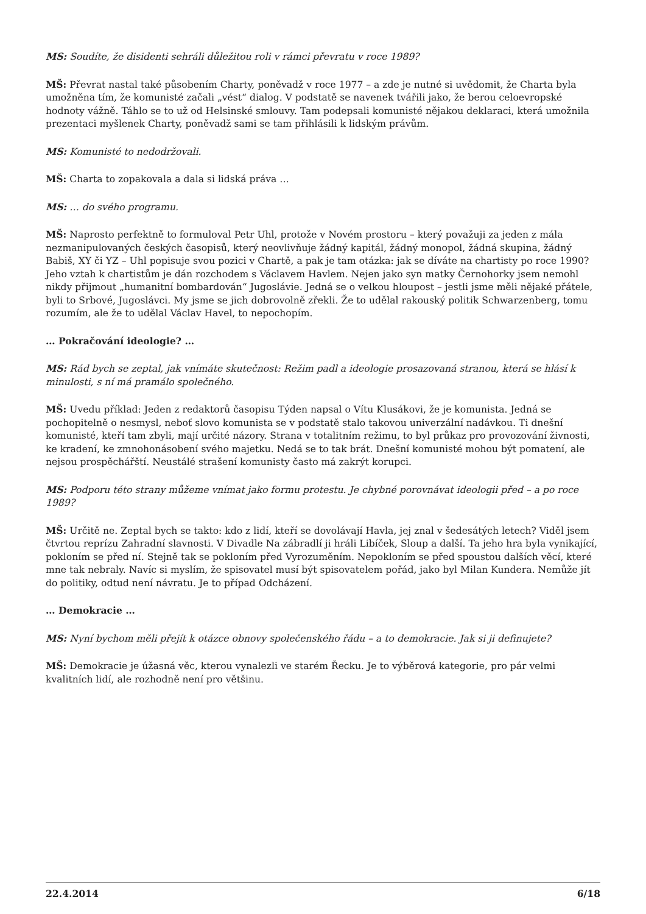MS: Soudíte, že disidenti sehráli důležitou roli v rámci převratu v roce 1989?
MŠ: Převrat nastal také působením Charty, poněvadž v roce 1977 – a zde je nutné si uvědomit, že Charta byla umožněna tím, že komunisté začali „vést“ dialog. V podstatě se navenek tvářili jako, že berou celoevropské hodnoty vážně. Táhlo se to už od Helsinské smlouvy. Tam podepsali komunisté nějakou deklaraci, která umožnila prezentaci myšlenek Charty, poněvadž sami se tam přihlásili k lidským právům.
MS: Komunisté to nedodržovali.
MŠ: Charta to zopakovala a dala si lidská práva …
MS: … do svého programu.
MŠ: Naprosto perfektně to formuloval Petr Uhl, protože v Novém prostoru – který považuji za jeden z mála nezmanipulovaných českých časopisů, který neovlivňuje žádný kapitál, žádný monopol, žádná skupina, žádný Babiš, XY či YZ – Uhl popisuje svou pozici v Chartě, a pak je tam otázka: jak se díváte na chartisty po roce 1990? Jeho vztah k chartistům je dán rozchodem s Václavem Havlem. Nejen jako syn matky Černohorky jsem nemohl nikdy přijmout „humanitní bombardován“ Jugoslávie. Jedná se o velkou hloupost – jestli jsme měli nějaké přátele, byli to Srbové, Jugoslávci. My jsme se jich dobrovolně zřekli. Že to udělal rakouský politik Schwarzenberg, tomu rozumím, ale že to udělal Václav Havel, to nepochopím.
… Pokračování ideologie? …
MS: Rád bych se zeptal, jak vnímáte skutečnost: Režim padl a ideologie prosazovaná stranou, která se hlásí k minulosti, s ní má pramálo společného.
MŠ: Uvedu příklad: Jeden z redaktorů časopisu Týden napsal o Vítu Klusákovi, že je komunista. Jedná se pochopitelně o nesmysl, neboť slovo komunista se v podstatě stalo takovou univerzální nadávkou. Ti dnešní komunisté, kteří tam zbyli, mají určité názory. Strana v totalitním režimu, to byl průkaz pro provozování živnosti, ke kradení, ke zmnohonásobení svého majetku. Nedá se to tak brát. Dnešní komunisté mohou být pomatení, ale nejsou prospěchářští. Neustálé strašení komunisty často má zakrýt korupci.
MS: Podporu této strany můžeme vnímat jako formu protestu. Je chybné porovnávat ideologii před – a po roce 1989?
MŠ: Určitě ne. Zeptal bych se takto: kdo z lidí, kteří se dovolávají Havla, jej znal v šedesátých letech? Viděl jsem čtvrtou reprízu Zahradní slavnosti. V Divadle Na zábradlí ji hráli Libíček, Sloup a další. Ta jeho hra byla vynikající, pokloním se před ní. Stejně tak se pokloním před Vyrozuměním. Nepokloním se před spoustou dalších věcí, které mne tak nebraly. Navíc si myslím, že spisovatel musí být spisovatelem pořád, jako byl Milan Kundera. Nemůže jít do politiky, odtud není návratu. Je to případ Odcházení.
… Demokracie …
MS: Nyní bychom měli přejít k otázce obnovy společenského řádu – a to demokracie. Jak si ji definujete?
MŠ: Demokracie je úžasná věc, kterou vynalezli ve starém Řecku. Je to výběrová kategorie, pro pár velmi kvalitních lidí, ale rozhodně není pro většinu.
22.4.2014 6/18